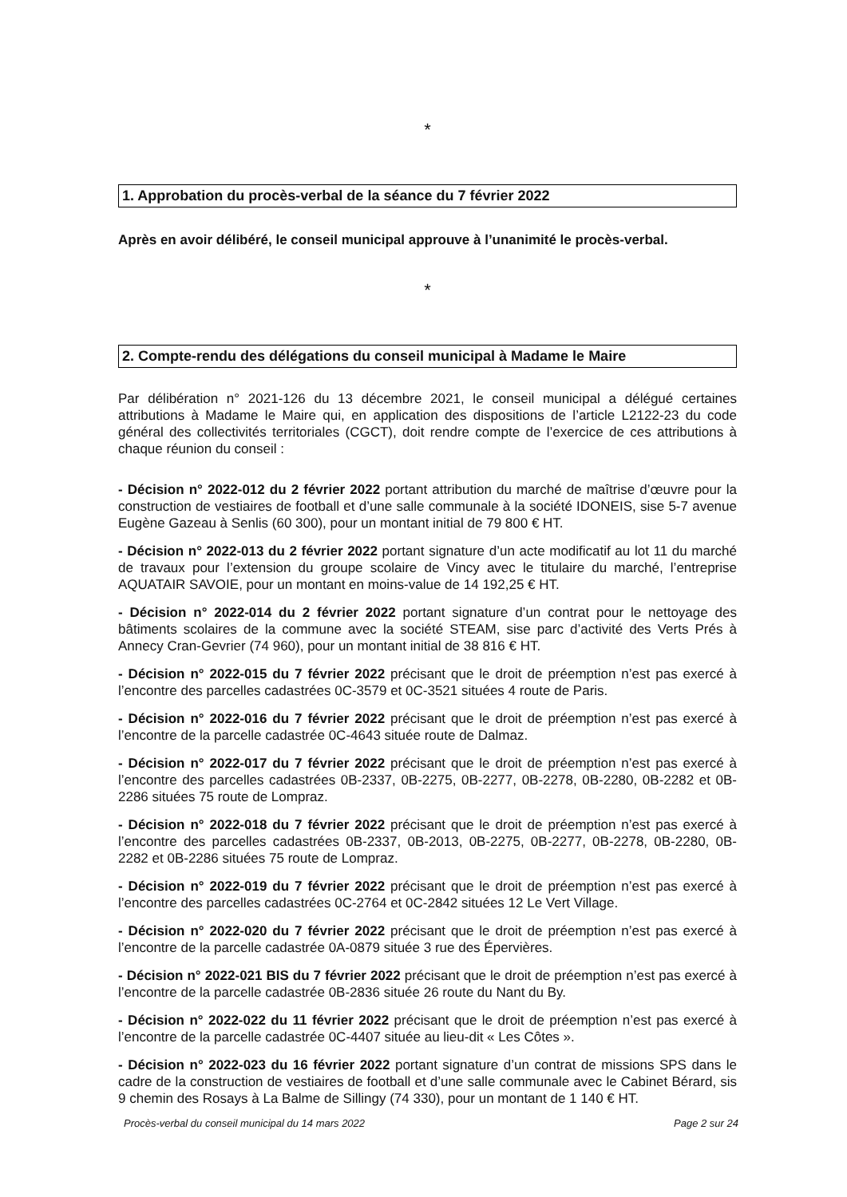*
1. Approbation du procès-verbal de la séance du 7 février 2022
Après en avoir délibéré, le conseil municipal approuve à l’unanimité le procès-verbal.
*
2. Compte-rendu des délégations du conseil municipal à Madame le Maire
Par délibération n° 2021-126 du 13 décembre 2021, le conseil municipal a délégué certaines attributions à Madame le Maire qui, en application des dispositions de l’article L2122-23 du code général des collectivités territoriales (CGCT), doit rendre compte de l’exercice de ces attributions à chaque réunion du conseil :
- Décision n° 2022-012 du 2 février 2022 portant attribution du marché de maîtrise d’œuvre pour la construction de vestiaires de football et d’une salle communale à la société IDONEIS, sise 5-7 avenue Eugène Gazeau à Senlis (60 300), pour un montant initial de 79 800 € HT.
- Décision n° 2022-013 du 2 février 2022 portant signature d’un acte modificatif au lot 11 du marché de travaux pour l’extension du groupe scolaire de Vincy avec le titulaire du marché, l’entreprise AQUATAIR SAVOIE, pour un montant en moins-value de 14 192,25 € HT.
- Décision n° 2022-014 du 2 février 2022 portant signature d’un contrat pour le nettoyage des bâtiments scolaires de la commune avec la société STEAM, sise parc d’activité des Verts Prés à Annecy Cran-Gevrier (74 960), pour un montant initial de 38 816 € HT.
- Décision n° 2022-015 du 7 février 2022 précisant que le droit de préemption n’est pas exercé à l’encontre des parcelles cadastrées 0C-3579 et 0C-3521 situées 4 route de Paris.
- Décision n° 2022-016 du 7 février 2022 précisant que le droit de préemption n’est pas exercé à l’encontre de la parcelle cadastrée 0C-4643 située route de Dalmaz.
- Décision n° 2022-017 du 7 février 2022 précisant que le droit de préemption n’est pas exercé à l’encontre des parcelles cadastrées 0B-2337, 0B-2275, 0B-2277, 0B-2278, 0B-2280, 0B-2282 et 0B-2286 situées 75 route de Lompraz.
- Décision n° 2022-018 du 7 février 2022 précisant que le droit de préemption n’est pas exercé à l’encontre des parcelles cadastrées 0B-2337, 0B-2013, 0B-2275, 0B-2277, 0B-2278, 0B-2280, 0B-2282 et 0B-2286 situées 75 route de Lompraz.
- Décision n° 2022-019 du 7 février 2022 précisant que le droit de préemption n’est pas exercé à l’encontre des parcelles cadastrées 0C-2764 et 0C-2842 situées 12 Le Vert Village.
- Décision n° 2022-020 du 7 février 2022 précisant que le droit de préemption n’est pas exercé à l’encontre de la parcelle cadastrée 0A-0879 située 3 rue des Épervières.
- Décision n° 2022-021 BIS du 7 février 2022 précisant que le droit de préemption n’est pas exercé à l’encontre de la parcelle cadastrée 0B-2836 située 26 route du Nant du By.
- Décision n° 2022-022 du 11 février 2022 précisant que le droit de préemption n’est pas exercé à l’encontre de la parcelle cadastrée 0C-4407 située au lieu-dit « Les Côtes ».
- Décision n° 2022-023 du 16 février 2022 portant signature d’un contrat de missions SPS dans le cadre de la construction de vestiaires de football et d’une salle communale avec le Cabinet Bérard, sis 9 chemin des Rosays à La Balme de Sillingy (74 330), pour un montant de 1 140 € HT.
Procès-verbal du conseil municipal du 14 mars 2022 Page 2 sur 24